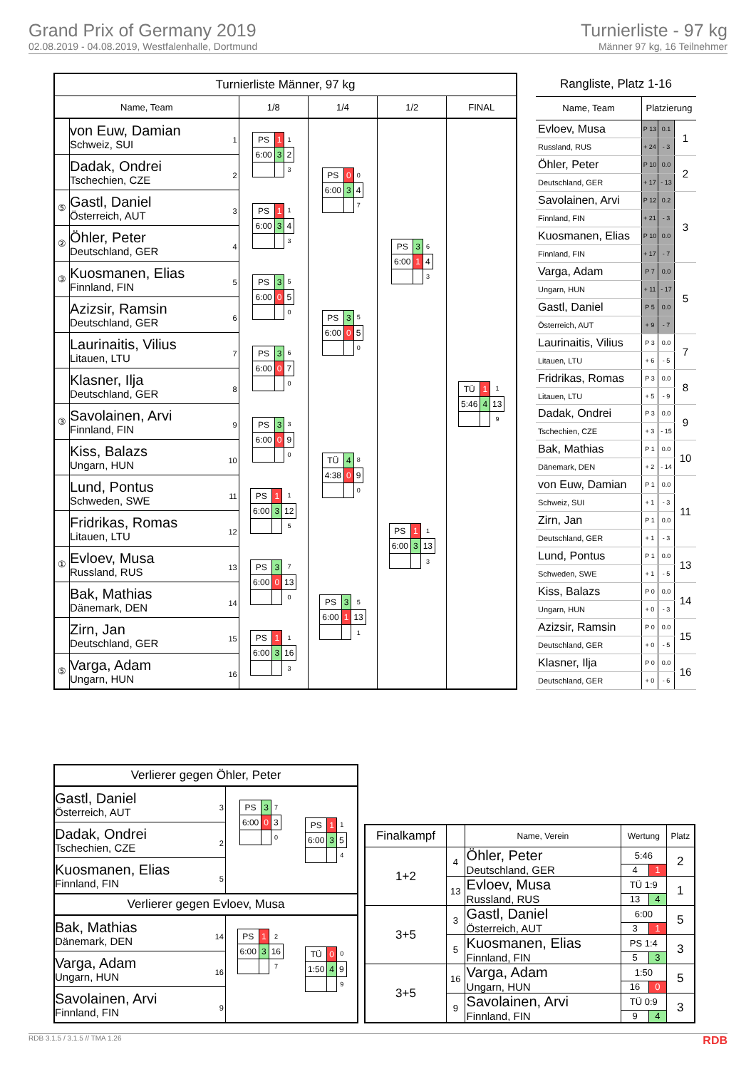Grand Prix of Germany 2019
02.08.2019 - 04.08.2019, Westfalenhalle, Dortmund
Turnierliste - 97 kg
Männer 97 kg, 16 Teilnehmer
| Turnierliste Männer, 97 kg | | | | | |
| --- | --- | --- | --- | --- | --- |
| Name, Team | | 1/8 | 1/4 | 1/2 | FINAL |
| | 1 von Euw, Damian Schweiz, SUI | / PS / 1 / 1 / / 6:00 / 3 / 2 / / / / 3 / | / PS / 0 / 0 / / 6:00 / 3 / 4 / / / / 7 / | / PS / 3 / 6 / / 6:00 / 1 / 4 / / / / 3 / | / TÜ / 1 / 1 / / 5:46 / 4 / 13 / / / / 9 / |
| | 2 Dadak, Ondrei Tschechien, CZE | | | | |
| ⑤ | 3 Gastl, Daniel Österreich, AUT | / PS / 1 / 1 / / 6:00 / 3 / 4 / / / / 3 / | | | |
| ② | 4 Öhler, Peter Deutschland, GER | | | | |
| ③ | 5 Kuosmanen, Elias Finnland, FIN | / PS / 3 / 5 / / 6:00 / 0 / 5 / / / / 0 / | / PS / 3 / 5 / / 6:00 / 0 / 5 / / / / 0 / | | |
| | 6 Azizsir, Ramsin Deutschland, GER | | | | |
| | 7 Laurinaitis, Vilius Litauen, LTU | / PS / 3 / 6 / / 6:00 / 0 / 7 / / / / 0 / | | | |
| | 8 Klasner, Ilja Deutschland, GER | | | | |
| ③ | 9 Savolainen, Arvi Finnland, FIN | / PS / 3 / 3 / / 6:00 / 0 / 9 / / / / 0 / | / TÜ / 4 / 8 / / 4:38 / 0 / 9 / / / / 0 / | / PS / 1 / 1 / / 6:00 / 3 / 13 / / / / 3 / | |
| | 10 Kiss, Balazs Ungarn, HUN | | | | |
| | 11 Lund, Pontus Schweden, SWE | / PS / 1 / 1 / / 6:00 / 3 / 12 / / / / 5 / | | | |
| | 12 Fridrikas, Romas Litauen, LTU | | | | |
| ① | 13 Evloev, Musa Russland, RUS | / PS / 3 / 7 / / 6:00 / 0 / 13 / / / / 0 / | / PS / 3 / 5 / / 6:00 / 1 / 13 / / / / 1 / | | |
| | 14 Bak, Mathias Dänemark, DEN | | | | |
| | 15 Zirn, Jan Deutschland, GER | / PS / 1 / 1 / / 6:00 / 3 / 16 / / / / 3 / | | | |
| ⑤ | 16 Varga, Adam Ungarn, HUN | | | | |
| Rangliste, Platz 1-16 | | | |
| --- | --- | --- | --- |
| Name, Team | Platzierung | | |
| Evloev, Musa | P 13 | 0.1 | 1 |
| Russland, RUS | + 24 | - 3 | |
| Öhler, Peter | P 10 | 0.0 | 2 |
| Deutschland, GER | + 17 | - 13 | |
| Savolainen, Arvi | P 12 | 0.2 | 3 |
| Finnland, FIN | + 21 | - 3 | |
| Kuosmanen, Elias | P 10 | 0.0 | |
| Finnland, FIN | + 17 | - 7 | |
| Varga, Adam | P 7 | 0.0 | 5 |
| Ungarn, HUN | + 11 | - 17 | |
| Gastl, Daniel | P 5 | 0.0 | |
| Österreich, AUT | + 9 | - 7 | |
| Laurinaitis, Vilius | P 3 | 0.0 | 7 |
| Litauen, LTU | + 6 | - 5 | |
| Fridrikas, Romas | P 3 | 0.0 | 8 |
| Litauen, LTU | + 5 | - 9 | |
| Dadak, Ondrei | P 3 | 0.0 | 9 |
| Tschechien, CZE | + 3 | - 15 | |
| Bak, Mathias | P 1 | 0.0 | 10 |
| Dänemark, DEN | + 2 | - 14 | |
| von Euw, Damian | P 1 | 0.0 | 11 |
| Schweiz, SUI | + 1 | - 3 | |
| Zirn, Jan | P 1 | 0.0 | |
| Deutschland, GER | + 1 | - 3 | |
| Lund, Pontus | P 1 | 0.0 | 13 |
| Schweden, SWE | + 1 | - 5 | |
| Kiss, Balazs | P 0 | 0.0 | 14 |
| Ungarn, HUN | + 0 | - 3 | |
| Azizsir, Ramsin | P 0 | 0.0 | 15 |
| Deutschland, GER | + 0 | - 5 | |
| Klasner, Ilja | P 0 | 0.0 | 16 |
| Deutschland, GER | + 0 | - 6 | |
| Verlierer gegen Öhler, Peter | | |
| 3 Gastl, Daniel Österreich, AUT | / PS / 3 / 7 / / 6:00 / 0 / 3 / / / / 0 / | / PS / 1 / 1 / / 6:00 / 3 / 5 / / / / 4 / |
| 2 Dadak, Ondrei Tschechien, CZE | | |
| 5 Kuosmanen, Elias Finnland, FIN | | |
| Verlierer gegen Evloev, Musa | | |
| 14 Bak, Mathias Dänemark, DEN | / PS / 1 / 2 / / 6:00 / 3 / 16 / / / / 7 / | / TÜ / 0 / 0 / / 1:50 / 4 / 9 / / / / 9 / |
| 16 Varga, Adam Ungarn, HUN | | |
| 9 Savolainen, Arvi Finnland, FIN | | |
| Finalkampf | | Name, Verein | Wertung | | Platz |
| --- | --- | --- | --- | --- | --- |
| 1+2 | 4 | Öhler, Peter | 5:46 | | 2 |
| | | Deutschland, GER | 4 | 1 | |
| | 13 | Evloev, Musa | TÜ 1:9 | | 1 |
| | | Russland, RUS | 13 | 4 | |
| 3+5 | 3 | Gastl, Daniel | 6:00 | | 5 |
| | | Österreich, AUT | 3 | 1 | |
| | 5 | Kuosmanen, Elias | PS 1:4 | | 3 |
| | | Finnland, FIN | 5 | 3 | |
| 3+5 | 16 | Varga, Adam | 1:50 | | 5 |
| | | Ungarn, HUN | 16 | 0 | |
| | 9 | Savolainen, Arvi | TÜ 0:9 | | 3 |
| | | Finnland, FIN | 9 | 4 | |
RDB 3.1.5 / 3.1.5 // TMA 1.26 RDB